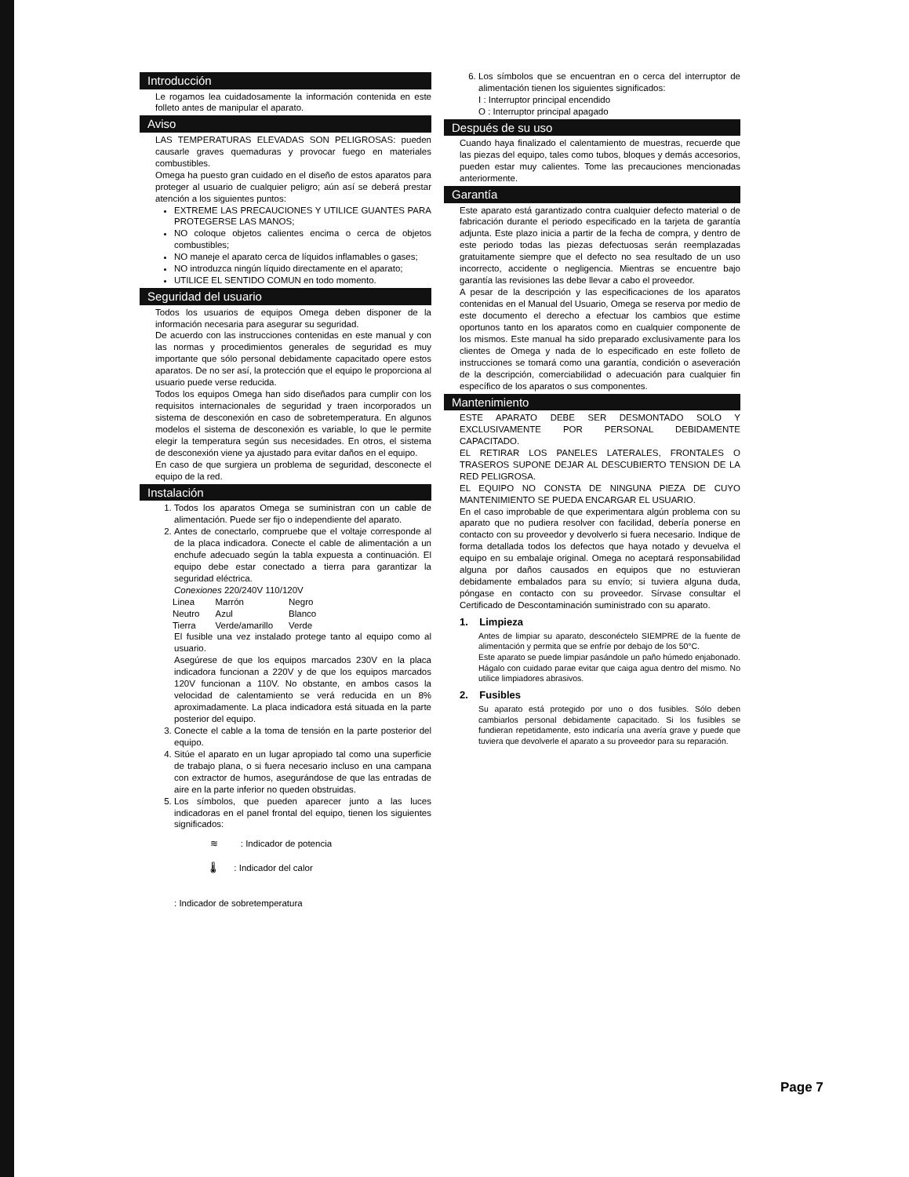Introducción
Le rogamos lea cuidadosamente la información contenida en este folleto antes de manipular el aparato.
Aviso
LAS TEMPERATURAS ELEVADAS SON PELIGROSAS: pueden causarle graves quemaduras y provocar fuego en materiales combustibles.
Omega ha puesto gran cuidado en el diseño de estos aparatos para proteger al usuario de cualquier peligro; aún así se deberá prestar atención a los siguientes puntos:
EXTREME LAS PRECAUCIONES Y UTILICE GUANTES PARA PROTEGERSE LAS MANOS;
NO coloque objetos calientes encima o cerca de objetos combustibles;
NO maneje el aparato cerca de líquidos inflamables o gases;
NO introduzca ningún líquido directamente en el aparato;
UTILICE EL SENTIDO COMUN en todo momento.
Seguridad del usuario
Todos los usuarios de equipos Omega deben disponer de la información necesaria para asegurar su seguridad.
De acuerdo con las instrucciones contenidas en este manual y con las normas y procedimientos generales de seguridad es muy importante que sólo personal debidamente capacitado opere estos aparatos. De no ser así, la protección que el equipo le proporciona al usuario puede verse reducida.
Todos los equipos Omega han sido diseñados para cumplir con los requisitos internacionales de seguridad y traen incorporados un sistema de desconexión en caso de sobretemperatura. En algunos modelos el sistema de desconexión es variable, lo que le permite elegir la temperatura según sus necesidades. En otros, el sistema de desconexión viene ya ajustado para evitar daños en el equipo.
En caso de que surgiera un problema de seguridad, desconecte el equipo de la red.
Instalación
1. Todos los aparatos Omega se suministran con un cable de alimentación. Puede ser fijo o independiente del aparato.
2. Antes de conectarlo, compruebe que el voltaje corresponde al de la placa indicadora. Conecte el cable de alimentación a un enchufe adecuado según la tabla expuesta a continuación. El equipo debe estar conectado a tierra para garantizar la seguridad eléctrica.
Conexiones 220/240V 110/120V
| Linea | Marrón | Negro |
| Neutro | Azul | Blanco |
| Tierra | Verde/amarillo | Verde |
El fusible una vez instalado protege tanto al equipo como al usuario.
Asegúrese de que los equipos marcados 230V en la placa indicadora funcionan a 220V y de que los equipos marcados 120V funcionan a 110V. No obstante, en ambos casos la velocidad de calentamiento se verá reducida en un 8% aproximadamente. La placa indicadora está situada en la parte posterior del equipo.
3. Conecte el cable a la toma de tensión en la parte posterior del equipo.
4. Sitúe el aparato en un lugar apropiado tal como una superficie de trabajo plana, o si fuera necesario incluso en una campana con extractor de humos, asegurándose de que las entradas de aire en la parte inferior no queden obstruidas.
5. Los símbolos, que pueden aparecer junto a las luces indicadoras en el panel frontal del equipo, tienen los siguientes significados:
≋ : Indicador de potencia
🌡 : Indicador del calor
: Indicador de sobretemperatura
6. Los símbolos que se encuentran en o cerca del interruptor de alimentación tienen los siguientes significados:
I : Interruptor principal encendido
O : Interruptor principal apagado
Después de su uso
Cuando haya finalizado el calentamiento de muestras, recuerde que las piezas del equipo, tales como tubos, bloques y demás accesorios, pueden estar muy calientes. Tome las precauciones mencionadas anteriormente.
Garantía
Este aparato está garantizado contra cualquier defecto material o de fabricación durante el periodo especificado en la tarjeta de garantía adjunta. Este plazo inicia a partir de la fecha de compra, y dentro de este periodo todas las piezas defectuosas serán reemplazadas gratuitamente siempre que el defecto no sea resultado de un uso incorrecto, accidente o negligencia. Mientras se encuentre bajo garantía las revisiones las debe llevar a cabo el proveedor.
A pesar de la descripción y las especificaciones de los aparatos contenidas en el Manual del Usuario, Omega se reserva por medio de este documento el derecho a efectuar los cambios que estime oportunos tanto en los aparatos como en cualquier componente de los mismos. Este manual ha sido preparado exclusivamente para los clientes de Omega y nada de lo especificado en este folleto de instrucciones se tomará como una garantía, condición o aseveración de la descripción, comerciabilidad o adecuación para cualquier fin específico de los aparatos o sus componentes.
Mantenimiento
ESTE APARATO DEBE SER DESMONTADO SOLO Y EXCLUSIVAMENTE POR PERSONAL DEBIDAMENTE CAPACITADO.
EL RETIRAR LOS PANELES LATERALES, FRONTALES O TRASEROS SUPONE DEJAR AL DESCUBIERTO TENSION DE LA RED PELIGROSA.
EL EQUIPO NO CONSTA DE NINGUNA PIEZA DE CUYO MANTENIMIENTO SE PUEDA ENCARGAR EL USUARIO.
En el caso improbable de que experimentara algún problema con su aparato que no pudiera resolver con facilidad, debería ponerse en contacto con su proveedor y devolverlo si fuera necesario. Indique de forma detallada todos los defectos que haya notado y devuelva el equipo en su embalaje original. Omega no aceptará responsabilidad alguna por daños causados en equipos que no estuvieran debidamente embalados para su envío; si tuviera alguna duda, póngase en contacto con su proveedor. Sírvase consultar el Certificado de Descontaminación suministrado con su aparato.
1. Limpieza
Antes de limpiar su aparato, desconéctelo SIEMPRE de la fuente de alimentación y permita que se enfríe por debajo de los 50°C.
Este aparato se puede limpiar pasándole un paño húmedo enjabonado. Hágalo con cuidado parae evitar que caiga agua dentro del mismo. No utilice limpiadores abrasivos.
2. Fusibles
Su aparato está protegido por uno o dos fusibles. Sólo deben cambiarlos personal debidamente capacitado. Si los fusibles se fundieran repetidamente, esto indicaría una avería grave y puede que tuviera que devolverle el aparato a su proveedor para su reparación.
Page 7